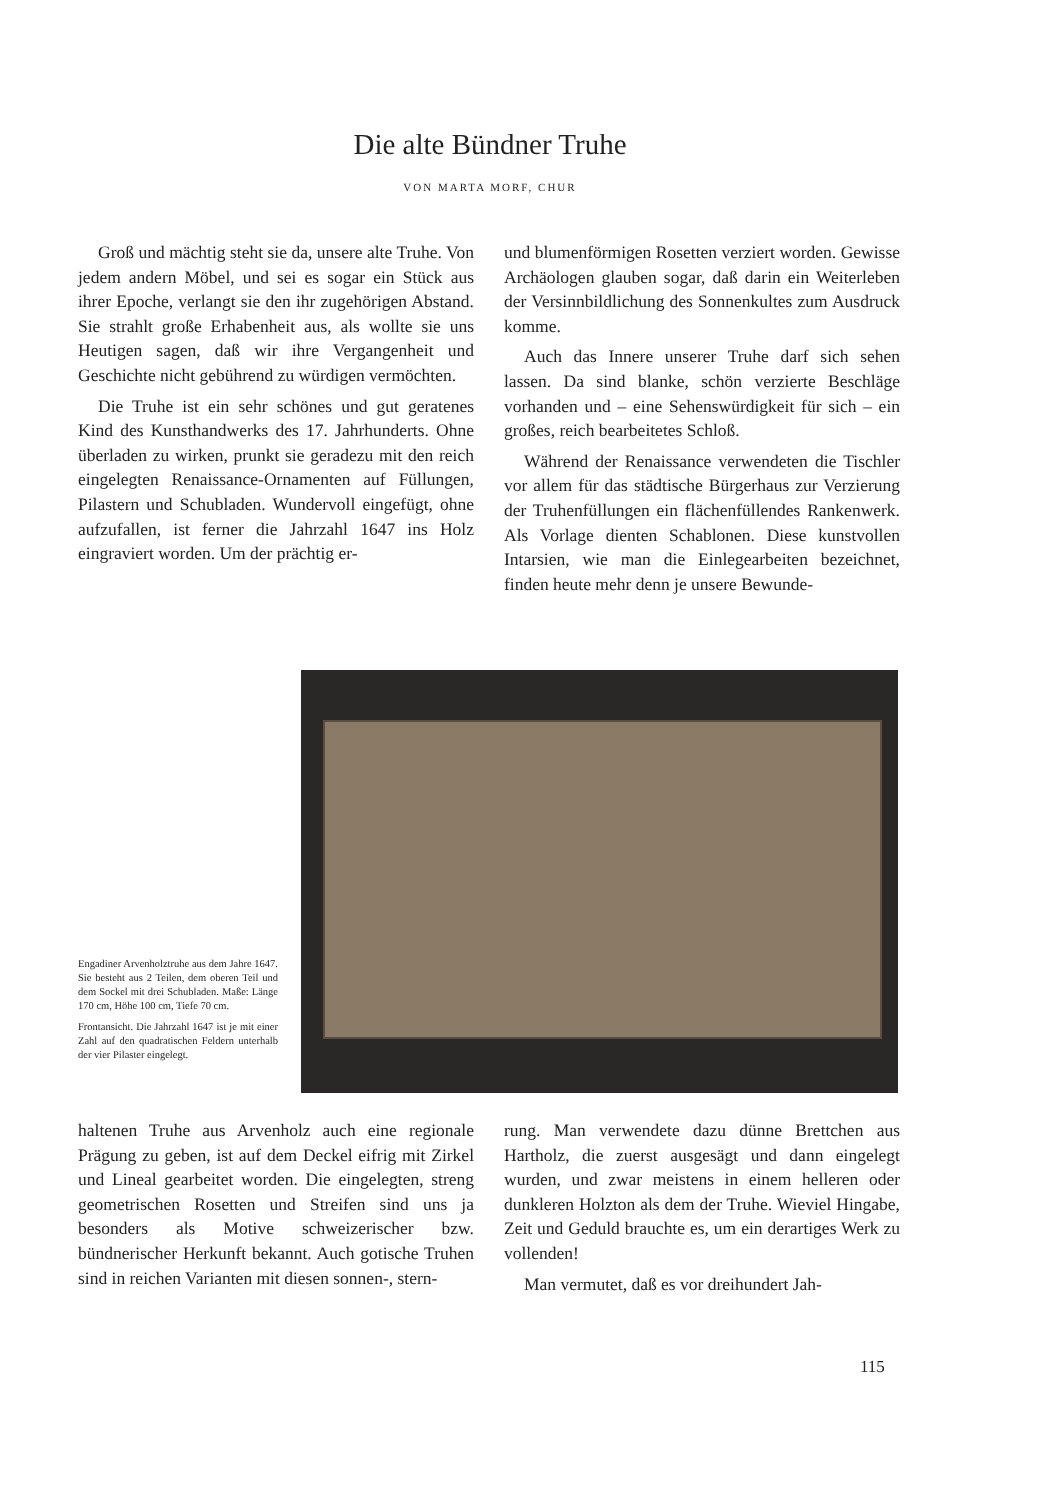Die alte Bündner Truhe
VON MARTA MORF, CHUR
Groß und mächtig steht sie da, unsere alte Truhe. Von jedem andern Möbel, und sei es sogar ein Stück aus ihrer Epoche, verlangt sie den ihr zugehörigen Abstand. Sie strahlt große Erhabenheit aus, als wollte sie uns Heutigen sagen, daß wir ihre Vergangenheit und Geschichte nicht gebührend zu würdigen vermöchten.
Die Truhe ist ein sehr schönes und gut geratenes Kind des Kunsthandwerks des 17. Jahrhunderts. Ohne überladen zu wirken, prunkt sie geradezu mit den reich eingelegten Renaissance-Ornamenten auf Füllungen, Pilastern und Schubladen. Wundervoll eingefügt, ohne aufzufallen, ist ferner die Jahrzahl 1647 ins Holz eingraviert worden. Um der prächtig er-
und blumenförmigen Rosetten verziert worden. Gewisse Archäologen glauben sogar, daß darin ein Weiterleben der Versinnbildlichung des Sonnenkultes zum Ausdruck komme.
Auch das Innere unserer Truhe darf sich sehen lassen. Da sind blanke, schön verzierte Beschläge vorhanden und – eine Sehenswürdigkeit für sich – ein großes, reich bearbeitetes Schloß.
Während der Renaissance verwendeten die Tischler vor allem für das städtische Bürgerhaus zur Verzierung der Truhenfüllungen ein flächenfüllendes Rankenwerk. Als Vorlage dienten Schablonen. Diese kunstvollen Intarsien, wie man die Einlegearbeiten bezeichnet, finden heute mehr denn je unsere Bewunde-
Engadiner Arvenholztruhe aus dem Jahre 1647. Sie besteht aus 2 Teilen, dem oberen Teil und dem Sockel mit drei Schubladen. Maße: Länge 170 cm, Höhe 100 cm, Tiefe 70 cm.
Frontansicht. Die Jahrzahl 1647 ist je mit einer Zahl auf den quadratischen Feldern unterhalb der vier Pilaster eingelegt.
haltenen Truhe aus Arvenholz auch eine regionale Prägung zu geben, ist auf dem Deckel eifrig mit Zirkel und Lineal gearbeitet worden. Die eingelegten, streng geometrischen Rosetten und Streifen sind uns ja besonders als Motive schweizerischer bzw. bündnerischer Herkunft bekannt. Auch gotische Truhen sind in reichen Varianten mit diesen sonnen-, stern-
rung. Man verwendete dazu dünne Brettchen aus Hartholz, die zuerst ausgesägt und dann eingelegt wurden, und zwar meistens in einem helleren oder dunkleren Holzton als dem der Truhe. Wieviel Hingabe, Zeit und Geduld brauchte es, um ein derartiges Werk zu vollenden!
Man vermutet, daß es vor dreihundert Jah-
115